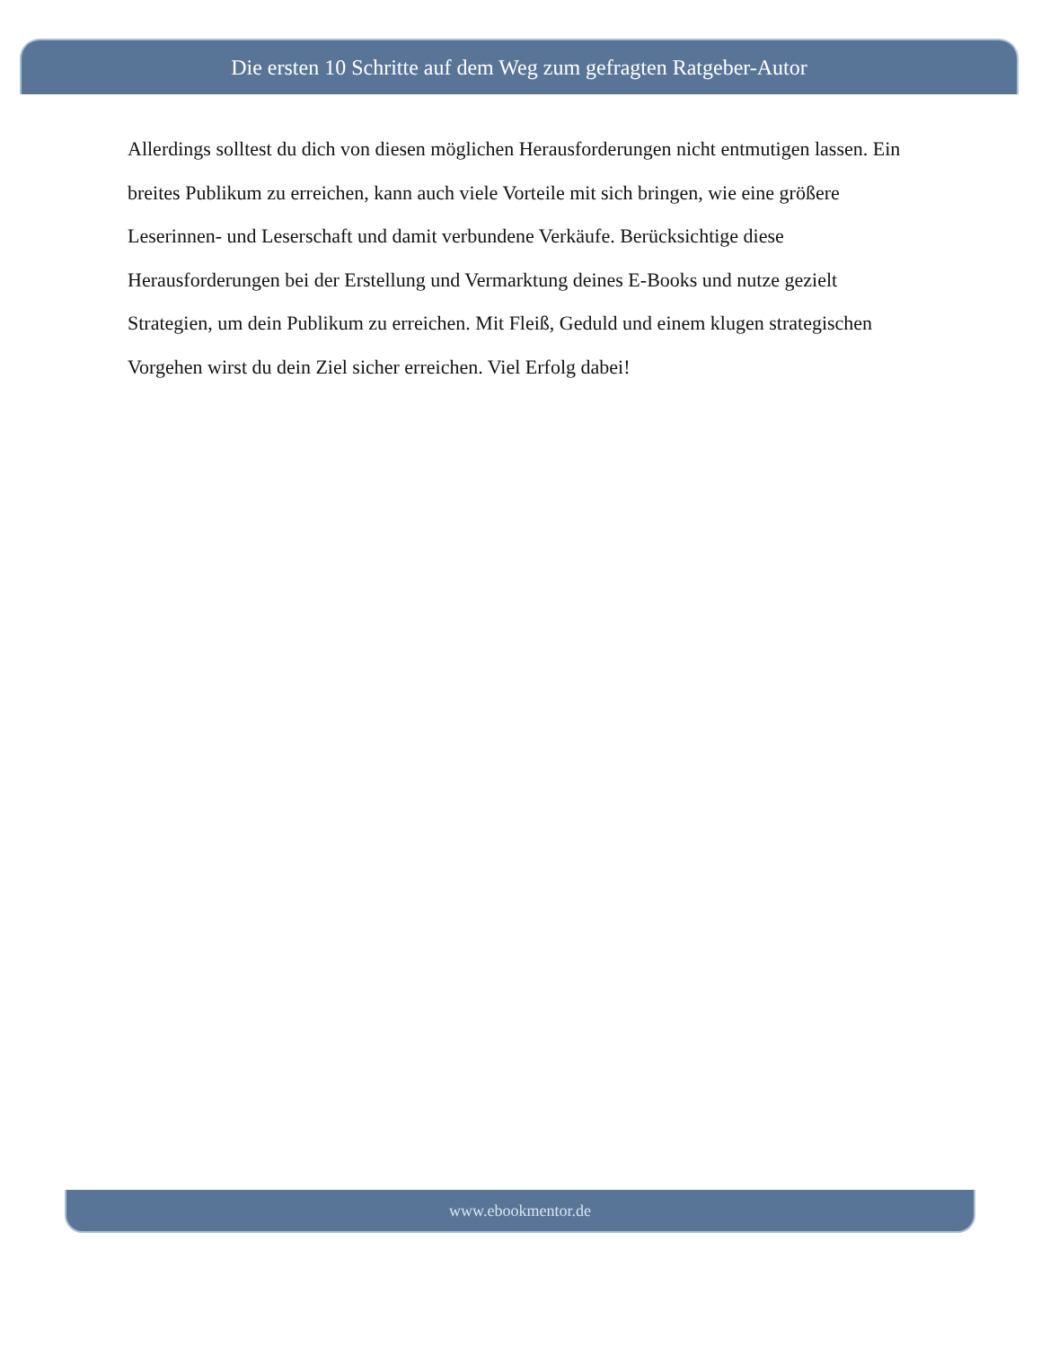Die ersten 10 Schritte auf dem Weg zum gefragten Ratgeber-Autor
Allerdings solltest du dich von diesen möglichen Herausforderungen nicht entmutigen lassen. Ein breites Publikum zu erreichen, kann auch viele Vorteile mit sich bringen, wie eine größere Leserinnen- und Leserschaft und damit verbundene Verkäufe. Berücksichtige diese Herausforderungen bei der Erstellung und Vermarktung deines E-Books und nutze gezielt Strategien, um dein Publikum zu erreichen. Mit Fleiß, Geduld und einem klugen strategischen Vorgehen wirst du dein Ziel sicher erreichen. Viel Erfolg dabei!
www.ebookmentor.de